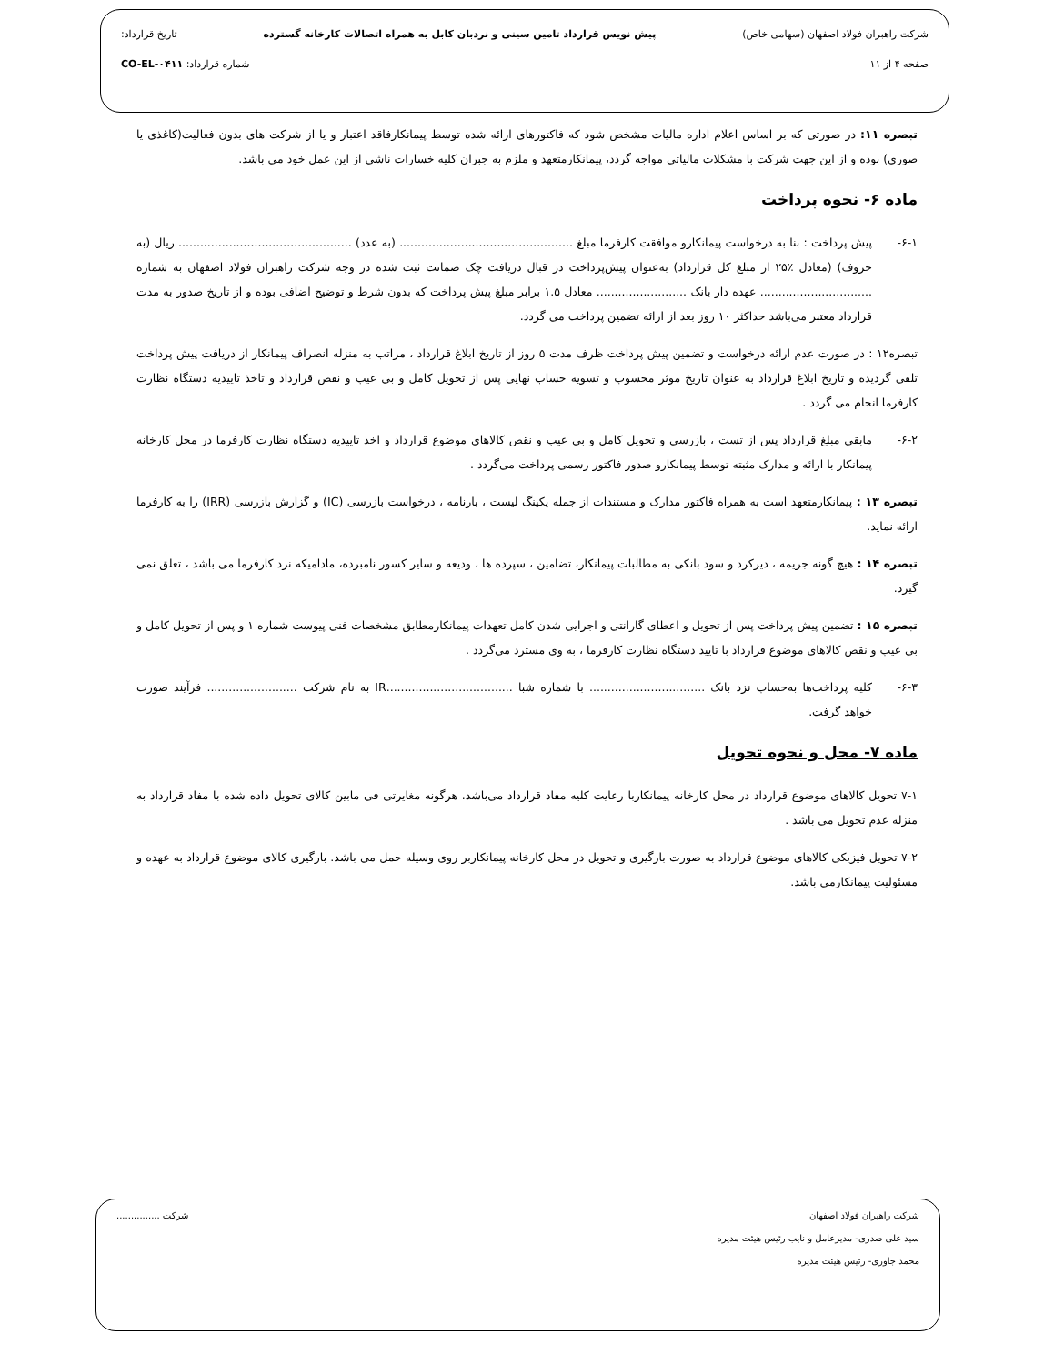شرکت راهبران فولاد اصفهان (سهامی خاص) پیش نویس قرارداد تامین سینی و نردبان کابل به همراه اتصالات کارخانه گسترده تاریخ قرارداد:
صفحه ۴ از ۱۱ شماره قرارداد: CO-EL-۰۴۱۱
تبصره ۱۱: در صورتی که بر اساس اعلام اداره مالیات مشخص شود که فاکتورهای ارائه شده توسط پیمانکارفاقد اعتبار و یا از شرکت های بدون فعالیت(کاغذی یا صوری) بوده و از این جهت شرکت با مشکلات مالیاتی مواجه گردد، پیمانکارمتعهد و ملزم به جبران کلیه خسارات ناشی از این عمل خود می باشد.
ماده ۶- نحوه پرداخت
۶-۱- پیش پرداخت : بنا به درخواست پیمانکارو موافقت کارفرما مبلغ ................................................ (به عدد) ................................................ ریال (به حروف) (معادل ٪۲۵ از مبلغ کل قرارداد) به‌عنوان پیش‌پرداخت در قبال دریافت چک ضمانت ثبت شده در وجه شرکت راهبران فولاد اصفهان به شماره ............................... عهده دار بانک ......................... معادل ۱.۵ برابر مبلغ پیش پرداخت که بدون شرط و توضیح اضافی بوده و از تاریخ صدور به مدت قرارداد معتبر می‌باشد حداکثر ۱۰ روز بعد از ارائه تضمین پرداخت می گردد.
تبصره۱۲ : در صورت عدم ارائه درخواست و تضمین پیش پرداخت ظرف مدت ۵ روز از تاریخ ابلاغ قرارداد ، مراتب به منزله انصراف پیمانکار از دریافت پیش پرداخت تلقی گردیده و تاریخ ابلاغ قرارداد به عنوان تاریخ موثر محسوب و تسویه حساب نهایی پس از تحویل کامل و بی عیب و نقص قرارداد و تاخذ تاییدیه دستگاه نظارت کارفرما انجام می گردد .
۶-۲- مابقی مبلغ قرارداد پس از تست ، بازرسی و تحویل کامل و بی عیب و نقص کالاهای موضوع قرارداد و اخذ تاییدیه دستگاه نظارت کارفرما در محل کارخانه پیمانکار با ارائه و مدارک مثبته توسط پیمانکارو صدور فاکتور رسمی پرداخت می‌گردد .
تبصره ۱۳ : پیمانکارمتعهد است به همراه فاکتور مدارک و مستندات از جمله پکینگ لیست ، بارنامه ، درخواست بازرسی (IC) و گزارش بازرسی (IRR) را به کارفرما ارائه نماید.
تبصره ۱۴ : هیچ گونه جریمه ، دیرکرد و سود بانکی به مطالبات پیمانکار، تضامین ، سپرده ها ، ودیعه و سایر کسور نامبرده، مادامیکه نزد کارفرما می باشد ، تعلق نمی گیرد.
تبصره ۱۵ : تضمین پیش پرداخت پس از تحویل و اعطای گارانتی و اجرایی شدن کامل تعهدات پیمانکارمطابق مشخصات فنی پیوست شماره ۱ و پس از تحویل کامل و بی عیب و نقص کالاهای موضوع قرارداد با تایید دستگاه نظارت کارفرما ، به وی مسترد می‌گردد .
۶-۳- کلیه پرداخت‌ها به‌حساب نزد بانک ................................ با شماره شبا ...................................IR به نام شرکت ......................... فرآیند صورت خواهد گرفت.
ماده ۷- محل و نحوه تحویل
۷-۱ تحویل کالاهای موضوع قرارداد در محل کارخانه پیمانکاربا رعایت کلیه مفاد قرارداد می‌باشد. هرگونه مغایرتی فی مابین کالای تحویل داده شده با مفاد قرارداد به منزله عدم تحویل می باشد .
۷-۲ تحویل فیزیکی کالاهای موضوع قرارداد به صورت بارگیری و تحویل در محل کارخانه پیمانکاربر روی وسیله حمل می باشد. بارگیری کالای موضوع قرارداد به عهده و مسئولیت پیمانکارمی باشد.
شرکت راهبران فولاد اصفهان شرکت ...............
سید علی صدری- مدیرعامل و نایب رئیس هیئت مدیره
محمد جاوری- رئیس هیئت مدیره